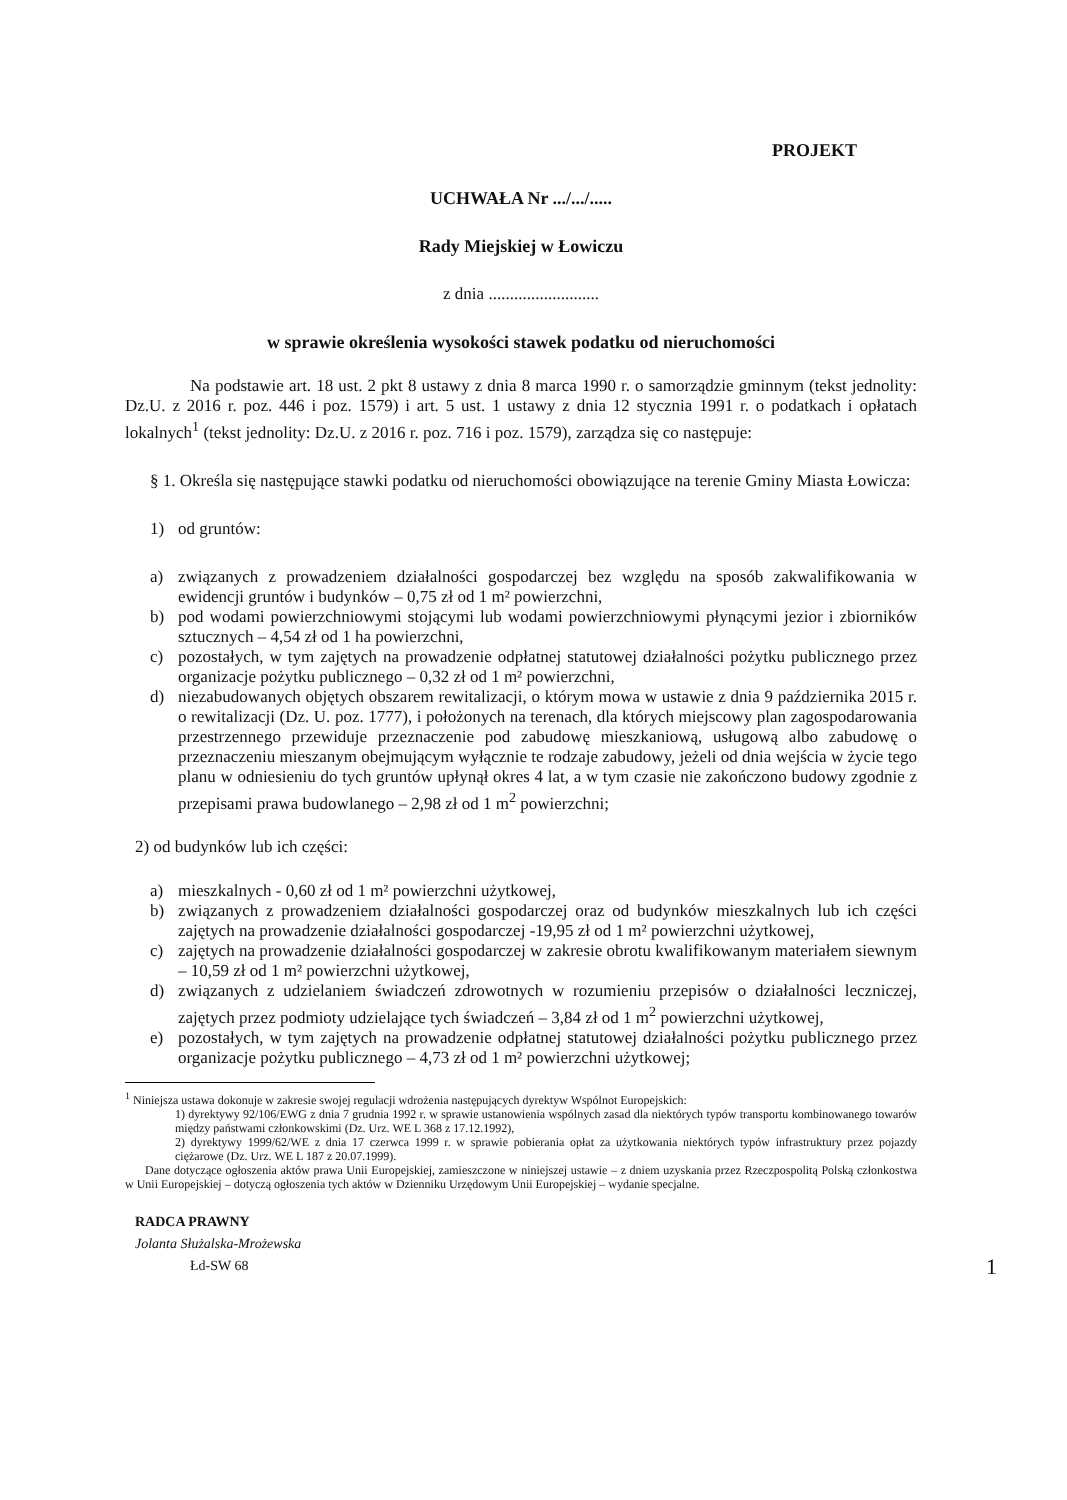PROJEKT
UCHWAŁA Nr .../.../.....
Rady Miejskiej w Łowiczu
z dnia ..........................
w sprawie określenia wysokości stawek podatku od nieruchomości
Na podstawie art. 18 ust. 2 pkt 8 ustawy z dnia 8 marca 1990 r. o samorządzie gminnym (tekst jednolity: Dz.U. z 2016 r. poz. 446 i poz. 1579) i art. 5 ust. 1 ustawy z dnia 12 stycznia 1991 r. o podatkach i opłatach lokalnych<sup>1</sup> (tekst jednolity: Dz.U. z 2016 r. poz. 716 i poz. 1579), zarządza się co następuje:
§ 1. Określa się następujące stawki podatku od nieruchomości obowiązujące na terenie Gminy Miasta Łowicza:
1) od gruntów:
a) związanych z prowadzeniem działalności gospodarczej bez względu na sposób zakwalifikowania w ewidencji gruntów i budynków – 0,75 zł od 1 m² powierzchni,
b) pod wodami powierzchniowymi stojącymi lub wodami powierzchniowymi płynącymi jezior i zbiorników sztucznych – 4,54 zł od 1 ha powierzchni,
c) pozostałych, w tym zajętych na prowadzenie odpłatnej statutowej działalności pożytku publicznego przez organizacje pożytku publicznego – 0,32 zł od 1 m² powierzchni,
d) niezabudowanych objętych obszarem rewitalizacji, o którym mowa w ustawie z dnia 9 października 2015 r. o rewitalizacji (Dz. U. poz. 1777), i położonych na terenach, dla których miejscowy plan zagospodarowania przestrzennego przewiduje przeznaczenie pod zabudowę mieszkaniową, usługową albo zabudowę o przeznaczeniu mieszanym obejmującym wyłącznie te rodzaje zabudowy, jeżeli od dnia wejścia w życie tego planu w odniesieniu do tych gruntów upłynął okres 4 lat, a w tym czasie nie zakończono budowy zgodnie z przepisami prawa budowlanego – 2,98 zł od 1 m<sup>2</sup> powierzchni;
2) od budynków lub ich części:
a) mieszkalnych - 0,60 zł od 1 m² powierzchni użytkowej,
b) związanych z prowadzeniem działalności gospodarczej oraz od budynków mieszkalnych lub ich części zajętych na prowadzenie działalności gospodarczej -19,95 zł od 1 m² powierzchni użytkowej,
c) zajętych na prowadzenie działalności gospodarczej w zakresie obrotu kwalifikowanym materiałem siewnym – 10,59 zł od 1 m² powierzchni użytkowej,
d) związanych z udzielaniem świadczeń zdrowotnych w rozumieniu przepisów o działalności leczniczej, zajętych przez podmioty udzielające tych świadczeń – 3,84 zł od 1 m<sup>2</sup> powierzchni użytkowej,
e) pozostałych, w tym zajętych na prowadzenie odpłatnej statutowej działalności pożytku publicznego przez organizacje pożytku publicznego – 4,73 zł od 1 m² powierzchni użytkowej;
<sup>1</sup> Niniejsza ustawa dokonuje w zakresie swojej regulacji wdrożenia następujących dyrektyw Wspólnot Europejskich:
1) dyrektywy 92/106/EWG z dnia 7 grudnia 1992 r. w sprawie ustanowienia wspólnych zasad dla niektórych typów transportu kombinowanego towarów między państwami członkowskimi (Dz. Urz. WE L 368 z 17.12.1992),
2) dyrektywy 1999/62/WE z dnia 17 czerwca 1999 r. w sprawie pobierania opłat za użytkowania niektórych typów infrastruktury przez pojazdy ciężarowe (Dz. Urz. WE L 187 z 20.07.1999).
Dane dotyczące ogłoszenia aktów prawa Unii Europejskiej, zamieszczone w niniejszej ustawie – z dniem uzyskania przez Rzeczpospolitą Polską członkostwa w Unii Europejskiej – dotyczą ogłoszenia tych aktów w Dzienniku Urzędowym Unii Europejskiej – wydanie specjalne.
RADCA PRAWNY
Jolanta Służalska-Mrożewska
Łd-SW 68
1